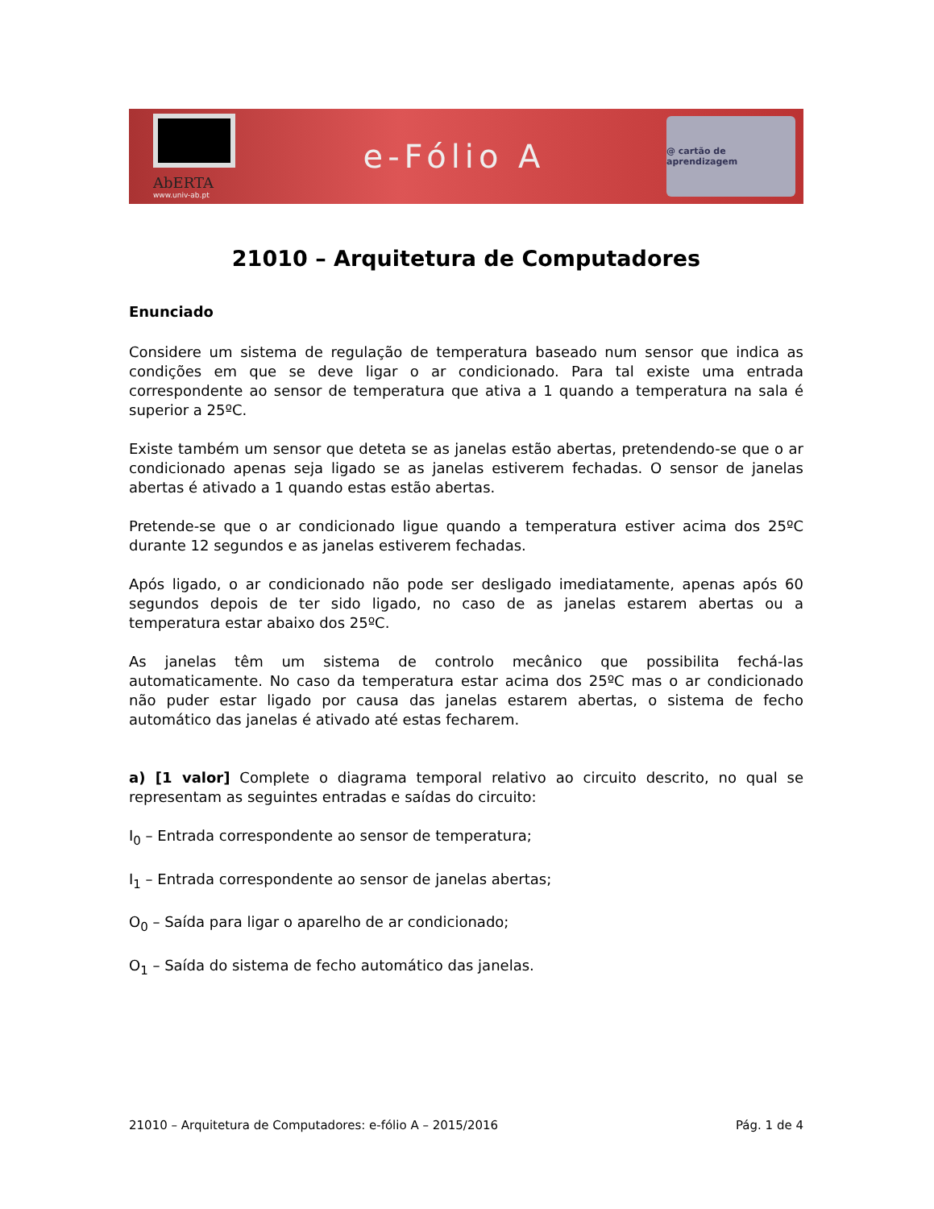AbERTA
www.univ-ab.pt
e-Fólio A
@ cartão de aprendizagem
21010 – Arquitetura de Computadores
Enunciado
Considere um sistema de regulação de temperatura baseado num sensor que indica as condições em que se deve ligar o ar condicionado. Para tal existe uma entrada correspondente ao sensor de temperatura que ativa a 1 quando a temperatura na sala é superior a 25ºC.
Existe também um sensor que deteta se as janelas estão abertas, pretendendo-se que o ar condicionado apenas seja ligado se as janelas estiverem fechadas. O sensor de janelas abertas é ativado a 1 quando estas estão abertas.
Pretende-se que o ar condicionado ligue quando a temperatura estiver acima dos 25ºC durante 12 segundos e as janelas estiverem fechadas.
Após ligado, o ar condicionado não pode ser desligado imediatamente, apenas após 60 segundos depois de ter sido ligado, no caso de as janelas estarem abertas ou a temperatura estar abaixo dos 25ºC.
As janelas têm um sistema de controlo mecânico que possibilita fechá-las automaticamente. No caso da temperatura estar acima dos 25ºC mas o ar condicionado não puder estar ligado por causa das janelas estarem abertas, o sistema de fecho automático das janelas é ativado até estas fecharem.
a) [1 valor] Complete o diagrama temporal relativo ao circuito descrito, no qual se representam as seguintes entradas e saídas do circuito:
I<sub>0</sub> – Entrada correspondente ao sensor de temperatura;
I<sub>1</sub> – Entrada correspondente ao sensor de janelas abertas;
O<sub>0</sub> – Saída para ligar o aparelho de ar condicionado;
O<sub>1</sub> – Saída do sistema de fecho automático das janelas.
21010 – Arquitetura de Computadores: e-fólio A – 2015/2016 Pág. 1 de 4